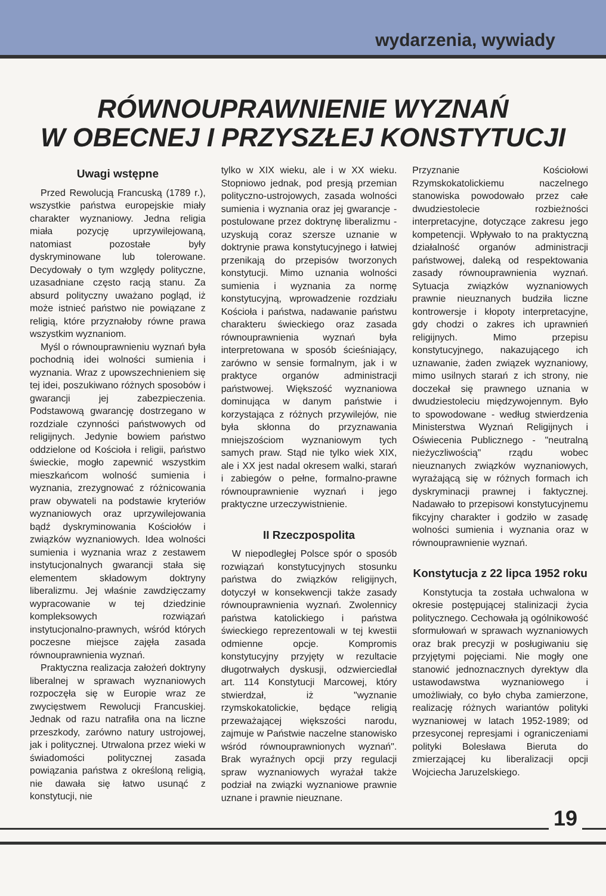wydarzenia, wywiady
RÓWNOUPRAWNIENIE WYZNAŃ
W OBECNEJ I PRZYSZŁEJ KONSTYTUCJI
Uwagi wstępne
Przed Rewolucją Francuską (1789 r.), wszystkie państwa europejskie miały charakter wyznaniowy. Jedna religia miała pozycję uprzywilejowaną, natomiast pozostałe były dyskryminowane lub tolerowane. Decydowały o tym względy polityczne, uzasadniane często racją stanu. Za absurd polityczny uważano pogląd, iż może istnieć państwo nie powiązane z religią, które przyznałoby równe prawa wszystkim wyznaniom.
Myśl o równouprawnieniu wyznań była pochodnią idei wolności sumienia i wyznania. Wraz z upowszechnieniem się tej idei, poszukiwano różnych sposobów i gwarancji jej zabezpieczenia. Podstawową gwarancję dostrzegano w rozdziale czynności państwowych od religijnych. Jedynie bowiem państwo oddzielone od Kościoła i religii, państwo świeckie, mogło zapewnić wszystkim mieszkańcom wolność sumienia i wyznania, zrezygnować z różnicowania praw obywateli na podstawie kryteriów wyznaniowych oraz uprzywilejowania bądź dyskryminowania Kościołów i związków wyznaniowych. Idea wolności sumienia i wyznania wraz z zestawem instytucjonalnych gwarancji stała się elementem składowym doktryny liberalizmu. Jej właśnie zawdzięczamy wypracowanie w tej dziedzinie kompleksowych rozwiązań instytucjonalno-prawnych, wśród których poczesne miejsce zajęła zasada równouprawnienia wyznań.
Praktyczna realizacja założeń doktryny liberalnej w sprawach wyznaniowych rozpoczęła się w Europie wraz ze zwycięstwem Rewolucji Francuskiej. Jednak od razu natrafiła ona na liczne przeszkody, zarówno natury ustrojowej, jak i politycznej. Utrwalona przez wieki w świadomości politycznej zasada powiązania państwa z określoną religią, nie dawała się łatwo usunąć z konstytucji, nie
tylko w XIX wieku, ale i w XX wieku. Stopniowo jednak, pod presją przemian polityczno-ustrojowych, zasada wolności sumienia i wyznania oraz jej gwarancje - postulowane przez doktrynę liberalizmu - uzyskują coraz szersze uznanie w doktrynie prawa konstytucyjnego i łatwiej przenikają do przepisów tworzonych konstytucji. Mimo uznania wolności sumienia i wyznania za normę konstytucyjną, wprowadzenie rozdziału Kościoła i państwa, nadawanie państwu charakteru świeckiego oraz zasada równouprawnienia wyznań była interpretowana w sposób ścieśniający, zarówno w sensie formalnym, jak i w praktyce organów administracji państwowej. Większość wyznaniowa dominująca w danym państwie i korzystająca z różnych przywilejów, nie była skłonna do przyznawania mniejszościom wyznaniowym tych samych praw. Stąd nie tylko wiek XIX, ale i XX jest nadal okresem walki, starań i zabiegów o pełne, formalno-prawne równouprawnienie wyznań i jego praktyczne urzeczywistnienie.
II Rzeczpospolita
W niepodległej Polsce spór o sposób rozwiązań konstytucyjnych stosunku państwa do związków religijnych, dotyczył w konsekwencji także zasady równouprawnienia wyznań. Zwolennicy państwa katolickiego i państwa świeckiego reprezentowali w tej kwestii odmienne opcje. Kompromis konstytucyjny przyjęty w rezultacie długotrwałych dyskusji, odzwierciedlał art. 114 Konstytucji Marcowej, który stwierdzał, iż "wyznanie rzymskokatolickie, będące religią przeważającej większości narodu, zajmuje w Państwie naczelne stanowisko wśród równouprawnionych wyznań". Brak wyraźnych opcji przy regulacji spraw wyznaniowych wyrażał także podział na związki wyznaniowe prawnie uznane i prawnie nieuznane.
Przyznanie Kościołowi Rzymskokatolickiemu naczelnego stanowiska powodowało przez całe dwudziestolecie rozbieżności interpretacyjne, dotyczące zakresu jego kompetencji. Wpływało to na praktyczną działalność organów administracji państwowej, daleką od respektowania zasady równouprawnienia wyznań. Sytuacja związków wyznaniowych prawnie nieuznanych budziła liczne kontrowersje i kłopoty interpretacyjne, gdy chodzi o zakres ich uprawnień religijnych. Mimo przepisu konstytucyjnego, nakazującego ich uznawanie, żaden związek wyznaniowy, mimo usilnych starań z ich strony, nie doczekał się prawnego uznania w dwudziestoleciu międzywojennym. Było to spowodowane - według stwierdzenia Ministerstwa Wyznań Religijnych i Oświecenia Publicznego - "neutralną nieżyczliwością" rządu wobec nieuznanych związków wyznaniowych, wyrażającą się w różnych formach ich dyskryminacji prawnej i faktycznej. Nadawało to przepisowi konstytucyjnemu fikcyjny charakter i godziło w zasadę wolności sumienia i wyznania oraz w równouprawnienie wyznań.
Konstytucja z 22 lipca 1952 roku
Konstytucja ta została uchwalona w okresie postępującej stalinizacji życia politycznego. Cechowała ją ogólnikowość sformułowań w sprawach wyznaniowych oraz brak precyzji w posługiwaniu się przyjętymi pojęciami. Nie mogły one stanowić jednoznacznych dyrektyw dla ustawodawstwa wyznaniowego i umożliwiały, co było chyba zamierzone, realizację różnych wariantów polityki wyznaniowej w latach 1952-1989; od przesyconej represjami i ograniczeniami polityki Bolesława Bieruta do zmierzającej ku liberalizacji opcji Wojciecha Jaruzelskiego.
19